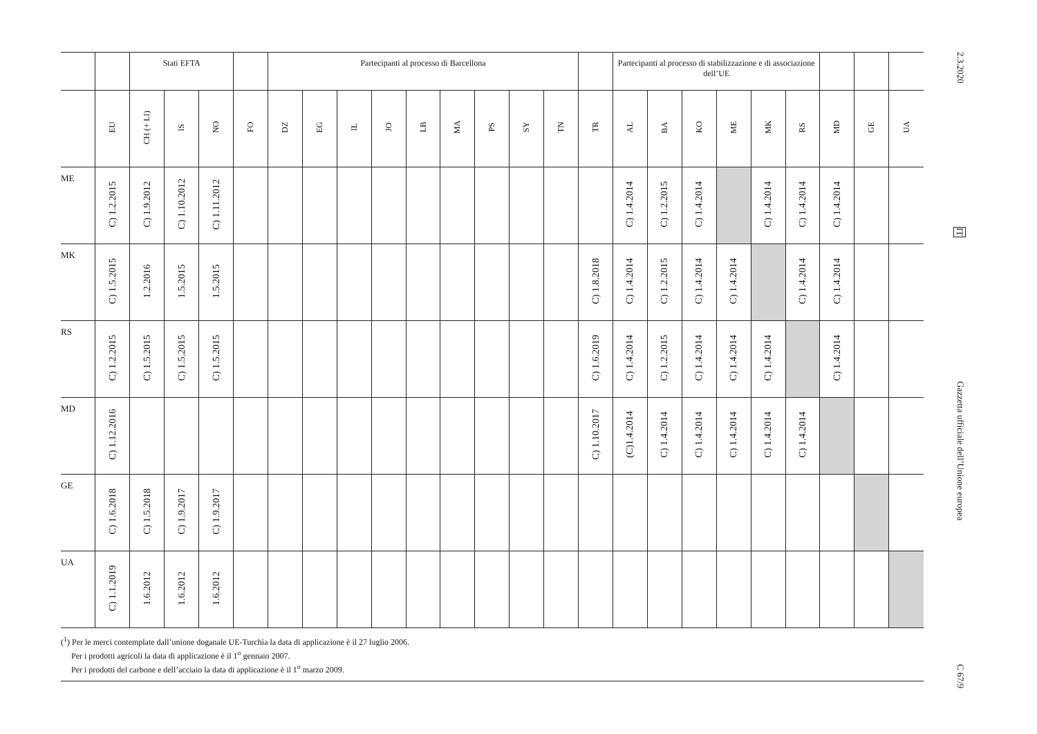| | | Stati EFTA | | | | Partecipanti al processo di Barcellona | | | | | | | | | | Partecipanti al processo di stabilizzazione e di associazione dell’UE | | | | | | | | |
| --- | --- | --- | --- | --- | --- | --- | --- | --- | --- | --- | --- | --- | --- | --- | --- | --- | --- | --- | --- | --- | --- | --- | --- | --- |
| | EU | CH (+ LI) | IS | NO | FO | DZ | EG | IL | JO | LB | MA | PS | SY | TN | TR | AL | BA | KO | ME | MK | RS | MD | GE | UA |
| ME | C) 1.2.2015 | C) 1.9.2012 | C) 1.10.2012 | C) 1.11.2012 | | | | | | | | | | | | C) 1.4.2014 | C) 1.2.2015 | C) 1.4.2014 | | C) 1.4.2014 | C) 1.4.2014 | C) 1.4.2014 | | |
| MK | C) 1.5.2015 | 1.2.2016 | 1.5.2015 | 1.5.2015 | | | | | | | | | | | C) 1.8.2018 | C) 1.4.2014 | C) 1.2.2015 | C) 1.4.2014 | C) 1.4.2014 | | C) 1.4.2014 | C) 1.4.2014 | | |
| RS | C) 1.2.2015 | C) 1.5.2015 | C) 1.5.2015 | C) 1.5.2015 | | | | | | | | | | | C) 1.6.2019 | C) 1.4.2014 | C) 1.2.2015 | C) 1.4.2014 | C) 1.4.2014 | C) 1.4.2014 | | C) 1.4.2014 | | |
| MD | C) 1.12.2016 | | | | | | | | | | | | | | C) 1.10.2017 | (C)1.4.2014 | C) 1.4.2014 | C) 1.4.2014 | C) 1.4.2014 | C) 1.4.2014 | C) 1.4.2014 | | | |
| GE | C) 1.6.2018 | C) 1.5.2018 | C) 1.9.2017 | C) 1.9.2017 | | | | | | | | | | | | | | | | | | | | |
| UA | C) 1.1.2019 | 1.6.2012 | 1.6.2012 | 1.6.2012 | | | | | | | | | | | | | | | | | | | | |
(<sup>1</sup>) Per le merci contemplate dall’unione doganale UE-Turchia la data di applicazione è il 27 luglio 2006.
Per i prodotti agricoli la data di applicazione è il 1<sup>o</sup> gennaio 2007.
Per i prodotti del carbone e dell’acciaio la data di applicazione è il 1<sup>o</sup> marzo 2009.
2.3.2020 IT Gazzetta ufficiale dell’Unione europea C 67/9